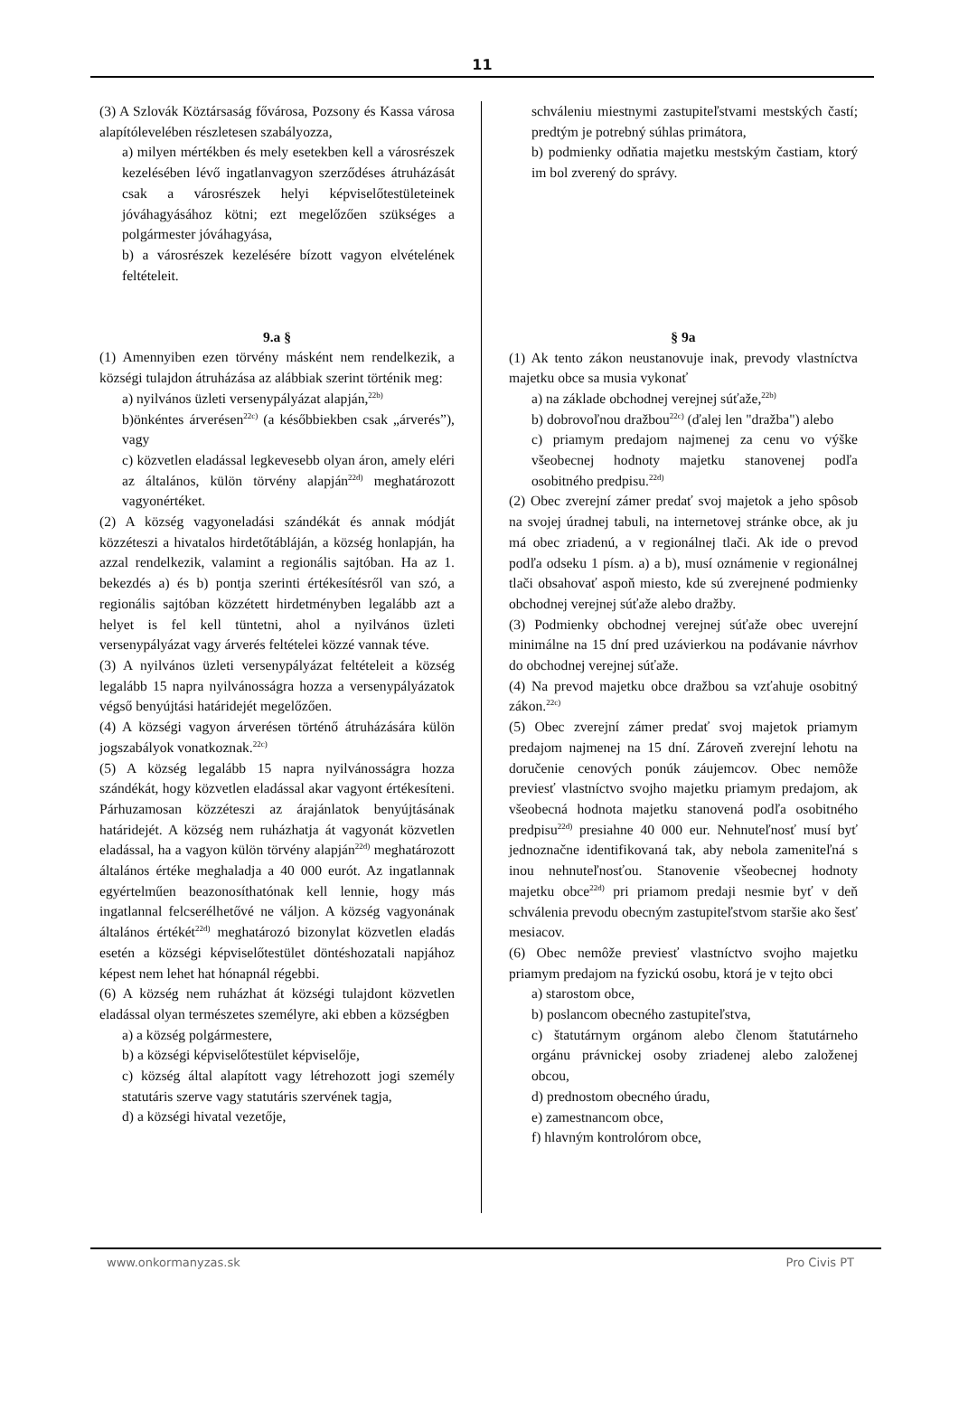11
(3) A Szlovák Köztársaság fővárosa, Pozsony és Kassa városa alapítólevelében részletesen szabályozza,
a) milyen mértékben és mely esetekben kell a városrészek kezelésében lévő ingatlanvagyon szerződéses átruházását csak a városrészek helyi képviselőtestületeinek jóváhagyásához kötni; ezt megelőzően szükséges a polgármester jóváhagyása,
b) a városrészek kezelésére bízott vagyon elvételének feltételeit.
9.a §
(1) Amennyiben ezen törvény másként nem rendelkezik, a községi tulajdon átruházása az alábbiak szerint történik meg:
a) nyilvános üzleti versenypályázat alapján,<sup>22b)</sup>
b)önkéntes árverésen<sup>22c)</sup> (a későbbiekben csak „árverés”), vagy
c) közvetlen eladással legkevesebb olyan áron, amely eléri az általános, külön törvény alapján<sup>22d)</sup> meghatározott vagyonértéket.
(2) A község vagyoneladási szándékát és annak módját közzéteszi a hivatalos hirdetőtábláján, a község honlapján, ha azzal rendelkezik, valamint a regionális sajtóban. Ha az 1. bekezdés a) és b) pontja szerinti értékesítésről van szó, a regionális sajtóban közzétett hirdetményben legalább azt a helyet is fel kell tüntetni, ahol a nyilvános üzleti versenypályázat vagy árverés feltételei közzé vannak téve.
(3) A nyilvános üzleti versenypályázat feltételeit a község legalább 15 napra nyilvánosságra hozza a versenypályázatok végső benyújtási határidejét megelőzően.
(4) A községi vagyon árverésen történő átruházására külön jogszabályok vonatkoznak.<sup>22c)</sup>
(5) A község legalább 15 napra nyilvánosságra hozza szándékát, hogy közvetlen eladással akar vagyont értékesíteni. Párhuzamosan közzéteszi az árajánlatok benyújtásának határidejét. A község nem ruházhatja át vagyonát közvetlen eladással, ha a vagyon külön törvény alapján<sup>22d)</sup> meghatározott általános értéke meghaladja a 40 000 eurót. Az ingatlannak egyértelműen beazonosíthatónak kell lennie, hogy más ingatlannal felcserélhetővé ne váljon. A község vagyonának általános értékét<sup>22d)</sup> meghatározó bizonylat közvetlen eladás esetén a községi képviselőtestület döntéshozatali napjához képest nem lehet hat hónapnál régebbi.
(6) A község nem ruházhat át községi tulajdont közvetlen eladással olyan természetes személyre, aki ebben a községben
a) a község polgármestere,
b) a községi képviselőtestület képviselője,
c) község által alapított vagy létrehozott jogi személy statutáris szerve vagy statutáris szervének tagja,
d) a községi hivatal vezetője,
schváleniu miestnymi zastupiteľstvami mestských častí; predtým je potrebný súhlas primátora,
b) podmienky odňatia majetku mestským častiam, ktorý im bol zverený do správy.
§ 9a
(1) Ak tento zákon neustanovuje inak, prevody vlastníctva majetku obce sa musia vykonať
a) na základe obchodnej verejnej súťaže,<sup>22b)</sup>
b) dobrovoľnou dražbou<sup>22c)</sup> (ďalej len "dražba") alebo
c) priamym predajom najmenej za cenu vo výške všeobecnej hodnoty majetku stanovenej podľa osobitného predpisu.<sup>22d)</sup>
(2) Obec zverejní zámer predať svoj majetok a jeho spôsob na svojej úradnej tabuli, na internetovej stránke obce, ak ju má obec zriadenú, a v regionálnej tlači. Ak ide o prevod podľa odseku 1 písm. a) a b), musí oznámenie v regionálnej tlači obsahovať aspoň miesto, kde sú zverejnené podmienky obchodnej verejnej súťaže alebo dražby.
(3) Podmienky obchodnej verejnej súťaže obec uverejní minimálne na 15 dní pred uzávierkou na podávanie návrhov do obchodnej verejnej súťaže.
(4) Na prevod majetku obce dražbou sa vzťahuje osobitný zákon.<sup>22c)</sup>
(5) Obec zverejní zámer predať svoj majetok priamym predajom najmenej na 15 dní. Zároveň zverejní lehotu na doručenie cenových ponúk záujemcov. Obec nemôže previesť vlastníctvo svojho majetku priamym predajom, ak všeobecná hodnota majetku stanovená podľa osobitného predpisu<sup>22d)</sup> presiahne 40 000 eur. Nehnuteľnosť musí byť jednoznačne identifikovaná tak, aby nebola zameniteľná s inou nehnuteľnosťou. Stanovenie všeobecnej hodnoty majetku obce<sup>22d)</sup> pri priamom predaji nesmie byť v deň schválenia prevodu obecným zastupiteľstvom staršie ako šesť mesiacov.
(6) Obec nemôže previesť vlastníctvo svojho majetku priamym predajom na fyzickú osobu, ktorá je v tejto obci
a) starostom obce,
b) poslancom obecného zastupiteľstva,
c) štatutárnym orgánom alebo členom štatutárneho orgánu právnickej osoby zriadenej alebo založenej obcou,
d) prednostom obecného úradu,
e) zamestnancom obce,
f) hlavným kontrolórom obce,
www.onkormanyzas.sk Pro Civis PT